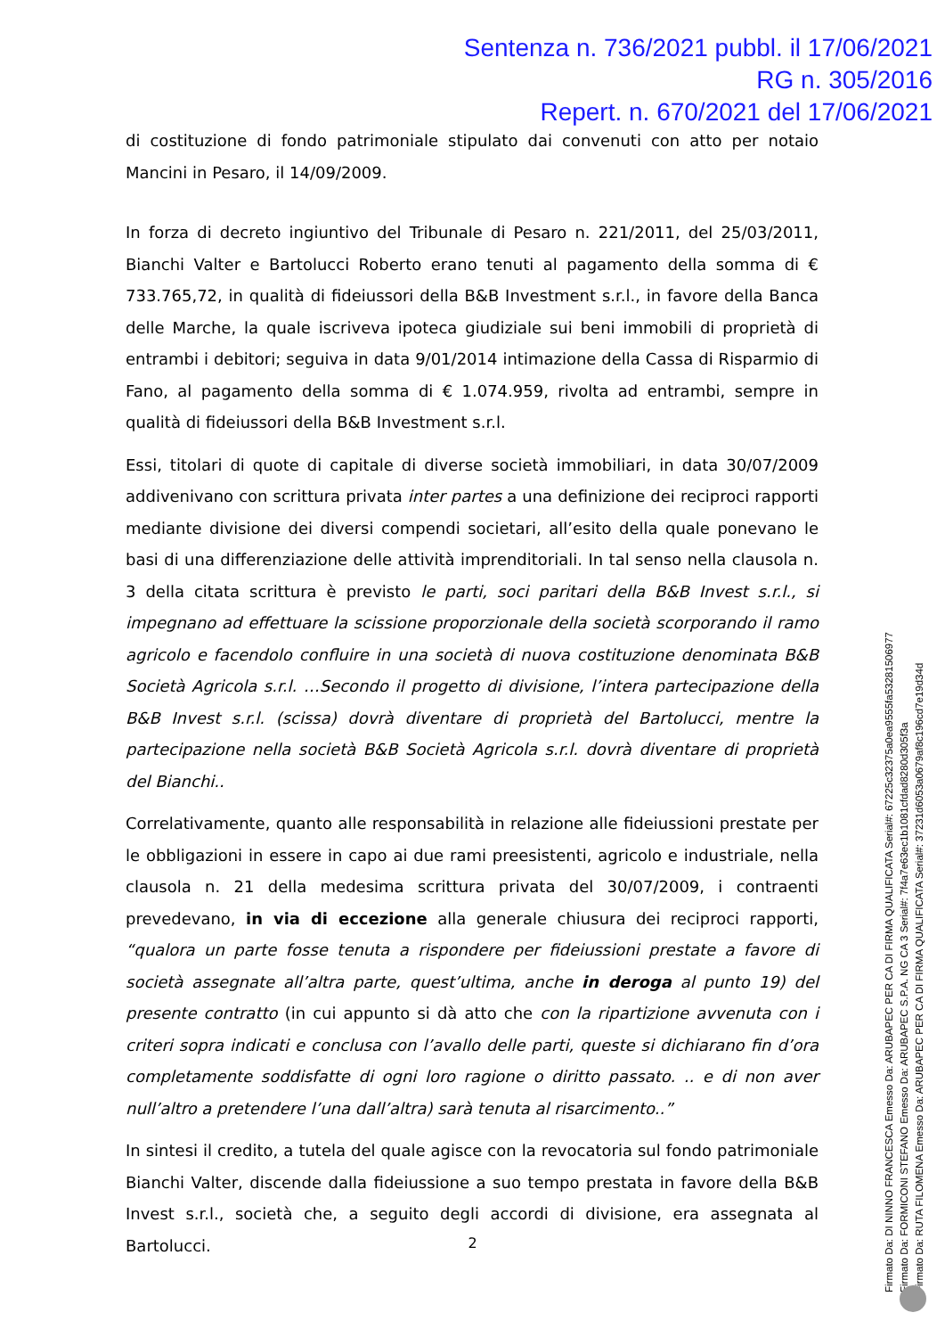Sentenza n. 736/2021 pubbl. il 17/06/2021
RG n. 305/2016
Repert. n. 670/2021 del 17/06/2021
di costituzione di fondo patrimoniale stipulato dai convenuti con atto per notaio Mancini in Pesaro, il 14/09/2009.
In forza di decreto ingiuntivo del Tribunale di Pesaro n. 221/2011, del 25/03/2011, Bianchi Valter e Bartolucci Roberto erano tenuti al pagamento della somma di € 733.765,72, in qualità di fideiussori della B&B Investment s.r.l., in favore della Banca delle Marche, la quale iscriveva ipoteca giudiziale sui beni immobili di proprietà di entrambi i debitori; seguiva in data 9/01/2014 intimazione della Cassa di Risparmio di Fano, al pagamento della somma di € 1.074.959, rivolta ad entrambi, sempre in qualità di fideiussori della B&B Investment s.r.l.
Essi, titolari di quote di capitale di diverse società immobiliari, in data 30/07/2009 addivenivano con scrittura privata inter partes a una definizione dei reciproci rapporti mediante divisione dei diversi compendi societari, all’esito della quale ponevano le basi di una differenziazione delle attività imprenditoriali. In tal senso nella clausola n. 3 della citata scrittura è previsto le parti, soci paritari della B&B Invest s.r.l., si impegnano ad effettuare la scissione proporzionale della società scorporando il ramo agricolo e facendolo confluire in una società di nuova costituzione denominata B&B Società Agricola s.r.l. …Secondo il progetto di divisione, l’intera partecipazione della B&B Invest s.r.l. (scissa) dovrà diventare di proprietà del Bartolucci, mentre la partecipazione nella società B&B Società Agricola s.r.l. dovrà diventare di proprietà del Bianchi..
Correlativamente, quanto alle responsabilità in relazione alle fideiussioni prestate per le obbligazioni in essere in capo ai due rami preesistenti, agricolo e industriale, nella clausola n. 21 della medesima scrittura privata del 30/07/2009, i contraenti prevedevano, in via di eccezione alla generale chiusura dei reciproci rapporti, “qualora un parte fosse tenuta a rispondere per fideiussioni prestate a favore di società assegnate all’altra parte, quest’ultima, anche in deroga al punto 19) del presente contratto (in cui appunto si dà atto che con la ripartizione avvenuta con i criteri sopra indicati e conclusa con l’avallo delle parti, queste si dichiarano fin d’ora completamente soddisfatte di ogni loro ragione o diritto passato. .. e di non aver null’altro a pretendere l’una dall’altra) sarà tenuta al risarcimento..”
In sintesi il credito, a tutela del quale agisce con la revocatoria sul fondo patrimoniale Bianchi Valter, discende dalla fideiussione a suo tempo prestata in favore della B&B Invest s.r.l., società che, a seguito degli accordi di divisione, era assegnata al Bartolucci.
2
Firmato Da: DI NINNO FRANCESCA Emesso Da: ARUBAPEC PER CA DI FIRMA QUALIFICATA Serial#: 67225c32375a0ea9555fa53281506977
Firmato Da: FORMICONI STEFANO Emesso Da: ARUBAPEC S.P.A. NG CA 3 Serial#: 7f4a7e63ec1b1081cfdad8280d305f3a
Firmato Da: RUTA FILOMENA Emesso Da: ARUBAPEC PER CA DI FIRMA QUALIFICATA Serial#: 37231d6053a0679af8c196cd7e19d34d